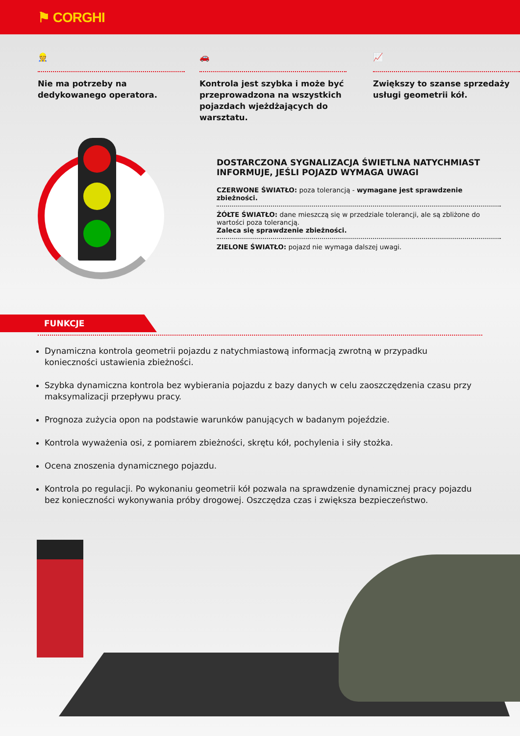⚑ CORGHI
👷
Nie ma potrzeby na dedykowanego operatora.
🚗
Kontrola jest szybka i może być przeprowadzona na wszystkich pojazdach wjeżdżających do warsztatu.
📈
Zwiększy to szanse sprzedaży usługi geometrii kół.
DOSTARCZONA SYGNALIZACJA ŚWIETLNA NATYCHMIAST INFORMUJE, JEŚLI POJAZD WYMAGA UWAGI
CZERWONE ŚWIATŁO: poza tolerancją - wymagane jest sprawdzenie zbieżności.
ŻÓŁTE ŚWIATŁO: dane mieszczą się w przedziale tolerancji, ale są zbliżone do wartości poza tolerancją.
Zaleca się sprawdzenie zbieżności.
ZIELONE ŚWIATŁO: pojazd nie wymaga dalszej uwagi.
FUNKCJE
Dynamiczna kontrola geometrii pojazdu z natychmiastową informacją zwrotną w przypadku konieczności ustawienia zbieżności.
Szybka dynamiczna kontrola bez wybierania pojazdu z bazy danych w celu zaoszczędzenia czasu przy maksymalizacji przepływu pracy.
Prognoza zużycia opon na podstawie warunków panujących w badanym pojeździe.
Kontrola wyważenia osi, z pomiarem zbieżności, skrętu kół, pochylenia i siły stożka.
Ocena znoszenia dynamicznego pojazdu.
Kontrola po regulacji. Po wykonaniu geometrii kół pozwala na sprawdzenie dynamicznej pracy pojazdu bez konieczności wykonywania próby drogowej. Oszczędza czas i zwiększa bezpieczeństwo.